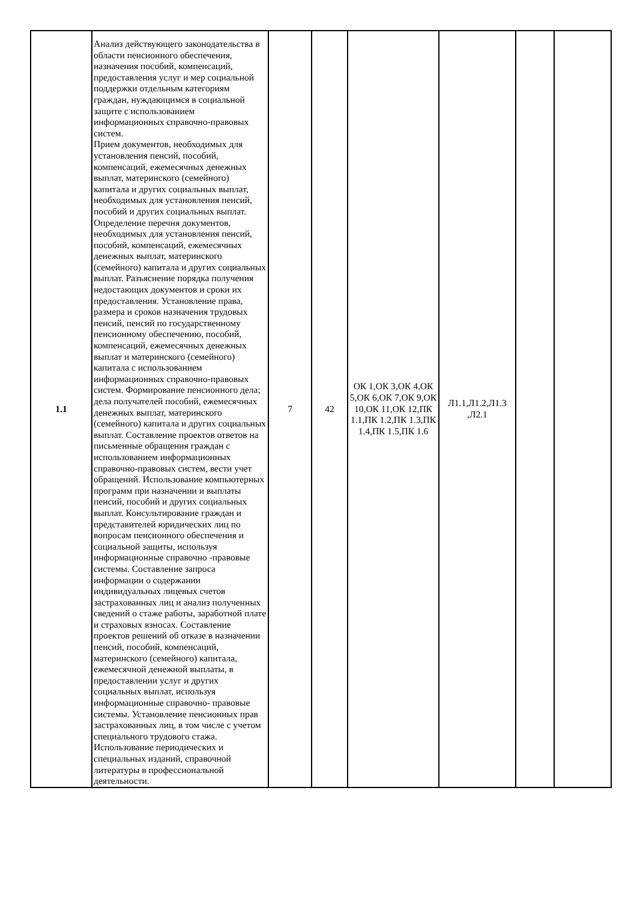| 1.1 | Анализ действующего законодательства в области пенсионного обеспечения, назначения пособий, компенсаций, предоставления услуг и мер социальной поддержки отдельным категориям граждан, нуждающимся в социальной защите с использованием информационных справочно-правовых систем. Прием документов, необходимых для установления пенсий, пособий, компенсаций, ежемесячных денежных выплат, материнского (семейного) капитала и других социальных выплат, необходимых для установления пенсий, пособий и других социальных выплат. Определение перечня документов, необходимых для установления пенсий, пособий, компенсаций, ежемесячных денежных выплат, материнского (семейного) капитала и других социальных выплат. Разъяснение порядка получения недостающих документов и сроки их предоставления. Установление права, размера и сроков назначения трудовых пенсий, пенсий по государственному пенсионному обеспечению, пособий, компенсаций, ежемесячных денежных выплат и материнского (семейного) капитала с использованием информационных справочно-правовых систем. Формирование пенсионного дела; дела получателей пособий, ежемесячных денежных выплат, материнского (семейного) капитала и других социальных выплат. Составление проектов ответов на письменные обращения граждан с использованием информационных справочно-правовых систем, вести учет обращений. Использование компьютерных программ при назначении и выплаты пенсий, пособий и других социальных выплат. Консультирование граждан и представителей юридических лиц по вопросам пенсионного обеспечения и социальной защиты, используя информационные справочно -правовые системы. Составление запроса информации о содержании индивидуальных лицевых счетов застрахованных лиц и анализ полученных сведений о стаже работы, заработной плате и страховых взносах. Составление проектов решений об отказе в назначении пенсий, пособий, компенсаций, материнского (семейного) капитала, ежемесячной денежной выплаты, в предоставлении услуг и других социальных выплат, используя информационные справочно- правовые системы. Установление пенсионных прав застрахованных лиц, в том числе с учетом специального трудового стажа. Использование периодических и специальных изданий, справочной литературы в профессиональной деятельности. | 7 | 42 | ОК 1,ОК 3,ОК 4,ОК 5,ОК 6,ОК 7,ОК 9,ОК 10,ОК 11,ОК 12,ПК 1.1,ПК 1.2,ПК 1.3,ПК 1.4,ПК 1.5,ПК 1.6 | Л1.1,Л1.2,Л1.3 ,Л2.1 | | |